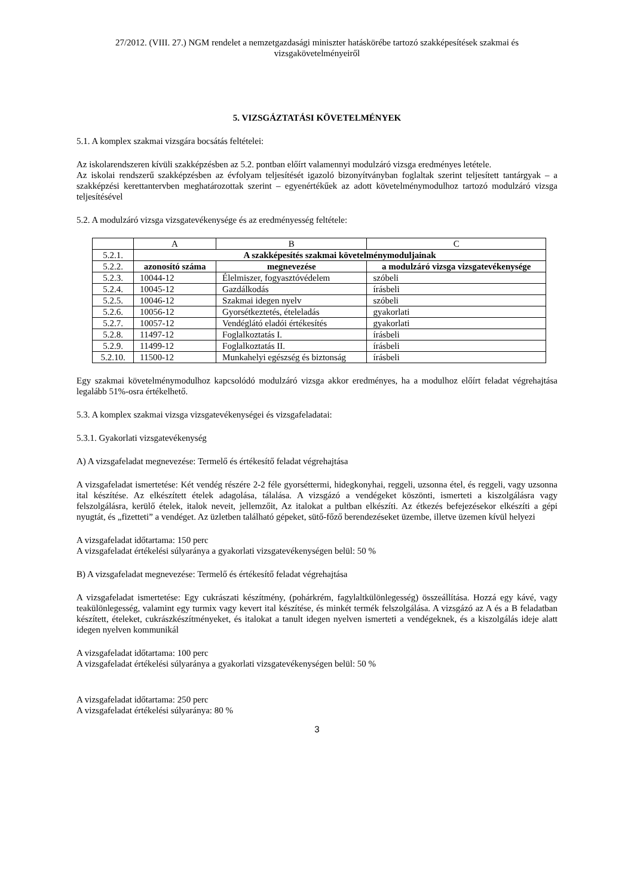27/2012. (VIII. 27.) NGM rendelet a nemzetgazdasági miniszter hatáskörébe tartozó szakképesítések szakmai és vizsgakövetelményeiről
5. VIZSGÁZTATÁSI KÖVETELMÉNYEK
5.1. A komplex szakmai vizsgára bocsátás feltételei:
Az iskolarendszeren kívüli szakképzésben az 5.2. pontban előírt valamennyi modulzáró vizsga eredményes letétele.
Az iskolai rendszerű szakképzésben az évfolyam teljesítését igazoló bizonyítványban foglaltak szerint teljesített tantárgyak – a szakképzési kerettantervben meghatározottak szerint – egyenértékűek az adott követelménymodulhoz tartozó modulzáró vizsga teljesítésével
5.2. A modulzáró vizsga vizsgatevékenysége és az eredményesség feltétele:
| | A | B | C |
| 5.2.1. | A szakképesítés szakmai követelménymoduljainak | | |
| 5.2.2. | azonosító száma | megnevezése | a modulzáró vizsga vizsgatevékenysége |
| 5.2.3. | 10044-12 | Élelmiszer, fogyasztóvédelem | szóbeli |
| 5.2.4. | 10045-12 | Gazdálkodás | írásbeli |
| 5.2.5. | 10046-12 | Szakmai idegen nyelv | szóbeli |
| 5.2.6. | 10056-12 | Gyorsétkeztetés, ételeladás | gyakorlati |
| 5.2.7. | 10057-12 | Vendéglátó eladói értékesítés | gyakorlati |
| 5.2.8. | 11497-12 | Foglalkoztatás I. | írásbeli |
| 5.2.9. | 11499-12 | Foglalkoztatás II. | írásbeli |
| 5.2.10. | 11500-12 | Munkahelyi egészség és biztonság | írásbeli |
Egy szakmai követelménymodulhoz kapcsolódó modulzáró vizsga akkor eredményes, ha a modulhoz előírt feladat végrehajtása legalább 51%-osra értékelhető.
5.3. A komplex szakmai vizsga vizsgatevékenységei és vizsgafeladatai:
5.3.1. Gyakorlati vizsgatevékenység
A) A vizsgafeladat megnevezése: Termelő és értékesítő feladat végrehajtása
A vizsgafeladat ismertetése: Két vendég részére 2-2 féle gyorséttermi, hidegkonyhai, reggeli, uzsonna étel, és reggeli, vagy uzsonna ital készítése. Az elkészített ételek adagolása, tálalása. A vizsgázó a vendégeket köszönti, ismerteti a kiszolgálásra vagy felszolgálásra, kerülő ételek, italok neveit, jellemzőit, Az italokat a pultban elkészíti. Az étkezés befejezésekor elkészíti a gépi nyugtát, és „fizetteti” a vendéget. Az üzletben található gépeket, sütő-főző berendezéseket üzembe, illetve üzemen kívül helyezi
A vizsgafeladat időtartama: 150 perc
A vizsgafeladat értékelési súlyaránya a gyakorlati vizsgatevékenységen belül: 50 %
B) A vizsgafeladat megnevezése: Termelő és értékesítő feladat végrehajtása
A vizsgafeladat ismertetése: Egy cukrászati készítmény, (pohárkrém, fagylaltkülönlegesség) összeállítása. Hozzá egy kávé, vagy teakülönlegesség, valamint egy turmix vagy kevert ital készítése, és minkét termék felszolgálása. A vizsgázó az A és a B feladatban készített, ételeket, cukrászkészítményeket, és italokat a tanult idegen nyelven ismerteti a vendégeknek, és a kiszolgálás ideje alatt idegen nyelven kommunikál
A vizsgafeladat időtartama: 100 perc
A vizsgafeladat értékelési súlyaránya a gyakorlati vizsgatevékenységen belül: 50 %
A vizsgafeladat időtartama: 250 perc
A vizsgafeladat értékelési súlyaránya: 80 %
3